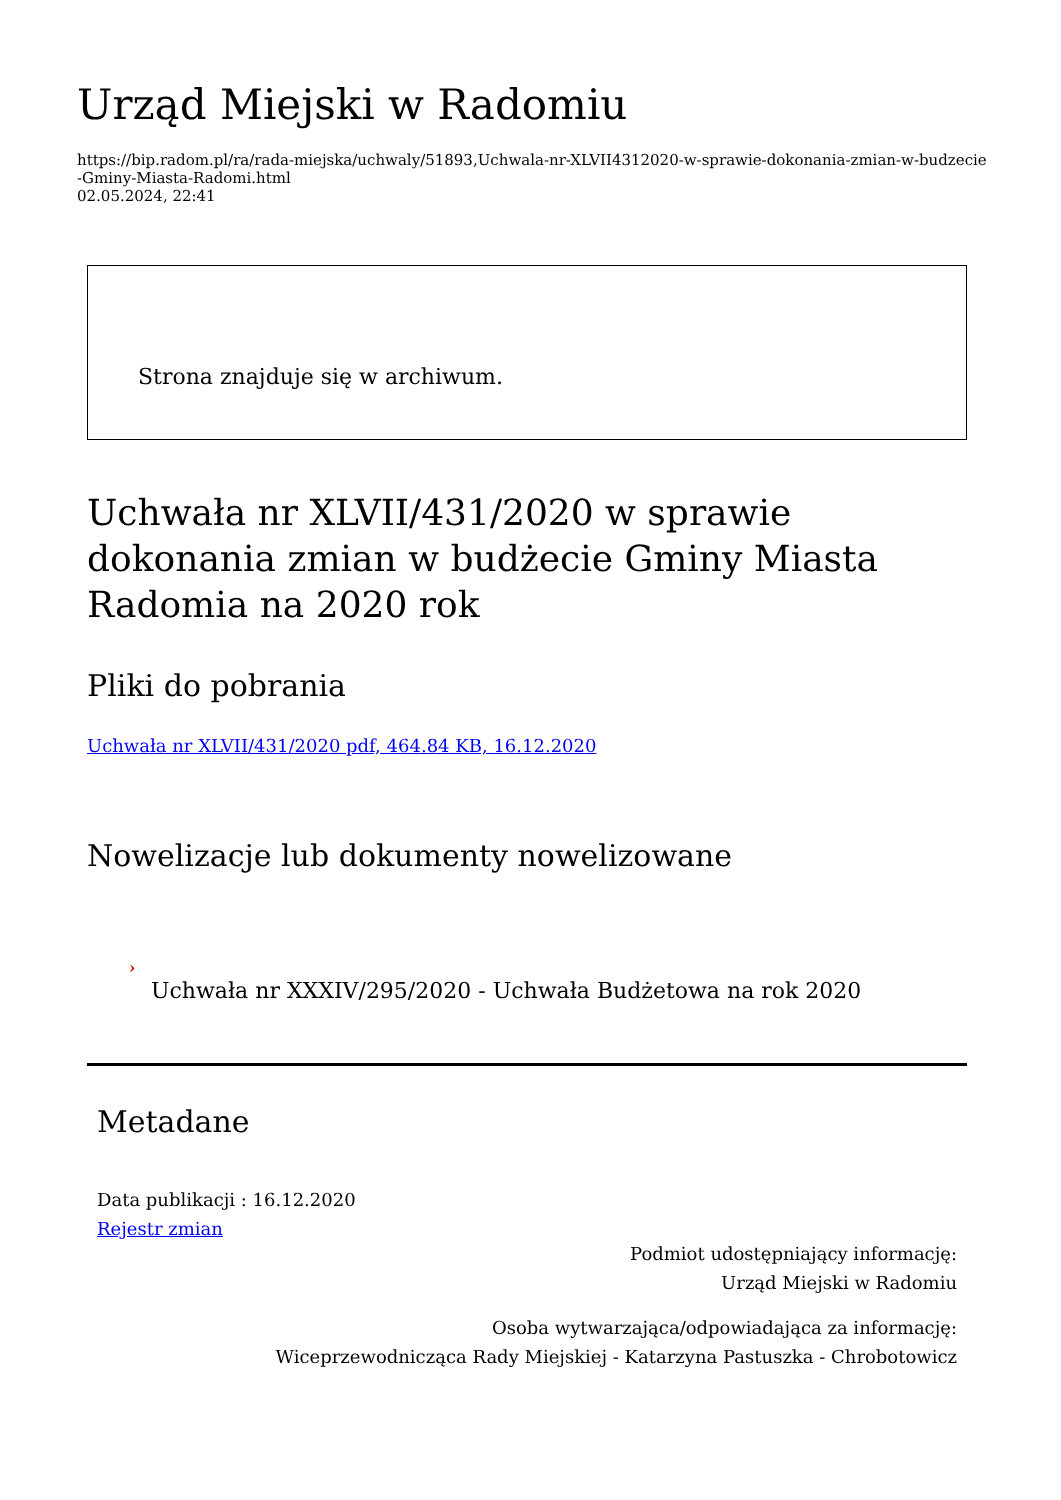Urząd Miejski w Radomiu
https://bip.radom.pl/ra/rada-miejska/uchwaly/51893,Uchwala-nr-XLVII4312020-w-sprawie-dokonania-zmian-w-budzecie-Gminy-Miasta-Radomi.html
02.05.2024, 22:41
Strona znajduje się w archiwum.
Uchwała nr XLVII/431/2020 w sprawie dokonania zmian w budżecie Gminy Miasta Radomia na 2020 rok
Pliki do pobrania
Uchwała nr XLVII/431/2020 pdf, 464.84 KB, 16.12.2020
Nowelizacje lub dokumenty nowelizowane
›
Uchwała nr XXXIV/295/2020 - Uchwała Budżetowa na rok 2020
Metadane
Data publikacji : 16.12.2020
Rejestr zmian
Podmiot udostępniający informację:
Urząd Miejski w Radomiu
Osoba wytwarzająca/odpowiadająca za informację:
Wiceprzewodnicząca Rady Miejskiej - Katarzyna Pastuszka - Chrobotowicz